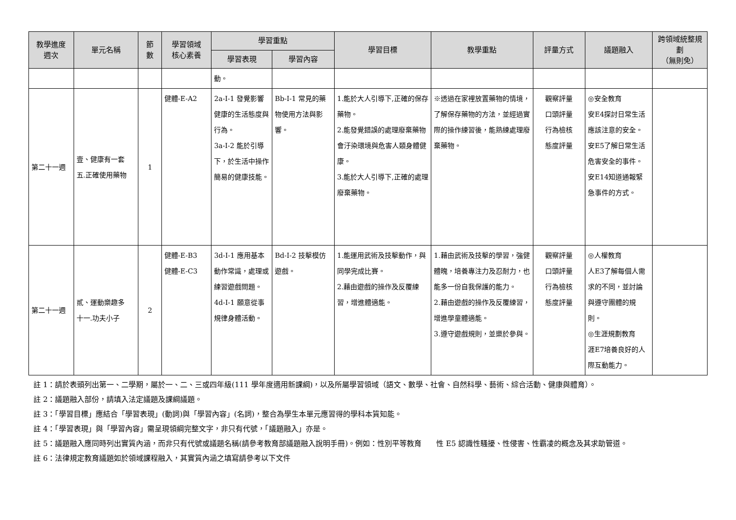| 教學進度 週次 | 單元名稱 | 節 數 | 學習領域 核心素養 | 學習重點 | | 學習目標 | 教學重點 | 評量方式 | 議題融入 | 跨領域統整規劃 （無則免） |
| --- | --- | --- | --- | --- | --- | --- | --- | --- | --- | --- |
| | | | | 學習表現 | 學習內容 | | | | | |
| | | | | 動。 | | | | | | |
| 第二十一週 | 壹、健康有一套 五.正確使用藥物 | 1 | 健體-E-A2 | 2a-I-1 發覺影響健康的生活態度與行為。 3a-I-2 能於引導下，於生活中操作簡易的健康技能。 | Bb-I-1 常見的藥物使用方法與影響。 | 1.能於大人引導下,正確的保存藥物。 2.能發覺錯誤的處理廢棄藥物會汙染環境與危害人類身體健康。 3.能於大人引導下,正確的處理廢棄藥物。 | ※透過在家裡放置藥物的情境，了解保存藥物的方法，並經過實際的操作練習後，能熟練處理廢棄藥物。 | 觀察評量 口頭評量 行為檢核 態度評量 | ◎安全教育 安E4探討日常生活應該注意的安全。 安E5了解日常生活危害安全的事件。 安E14知道通報緊急事件的方式。 | |
| 第二十一週 | 貳、運動樂趣多 十一.功夫小子 | 2 | 健體-E-B3 健體-E-C3 | 3d-I-1 應用基本動作常識，處理或練習遊戲問題。 4d-I-1 願意從事規律身體活動。 | Bd-I-2 技擊模仿遊戲。 | 1.能運用武術及技擊動作，與同學完成比賽。 2.藉由遊戲的操作及反覆練習，增進體適能。 | 1.藉由武術及技擊的學習，強健體魄，培養專注力及忍耐力，也能多一份自我保護的能力。 2.藉由遊戲的操作及反覆練習，增進學童體適能。 3.遵守遊戲規則，並樂於參與。 | 觀察評量 口頭評量 行為檢核 態度評量 | ◎人權教育 人E3了解每個人需求的不同，並討論與遵守團體的規則。 ◎生涯規劃教育 涯E7培養良好的人際互動能力。 | |
註 1：請於表頭列出第一、二學期，屬於一、二、三或四年級(111 學年度適用新課綱)，以及所屬學習領域（語文、數學、社會、自然科學、藝術、綜合活動、健康與體育）。
註 2：議題融入部份，請填入法定議題及課綱議題。
註 3：「學習目標」應結合「學習表現」(動詞)與「學習內容」(名詞)，整合為學生本單元應習得的學科本質知能。
註 4：「學習表現」與「學習內容」需呈現領綱完整文字，非只有代號，「議題融入」亦是。
註 5：議題融入應同時列出實質內涵，而非只有代號或議題名稱(請參考教育部議題融入說明手冊)。例如：性別平等教育　　性 E5 認識性騷擾、性侵害、性霸凌的概念及其求助管道。
註 6：法律規定教育議題如於領域課程融入，其實質內涵之填寫請參考以下文件